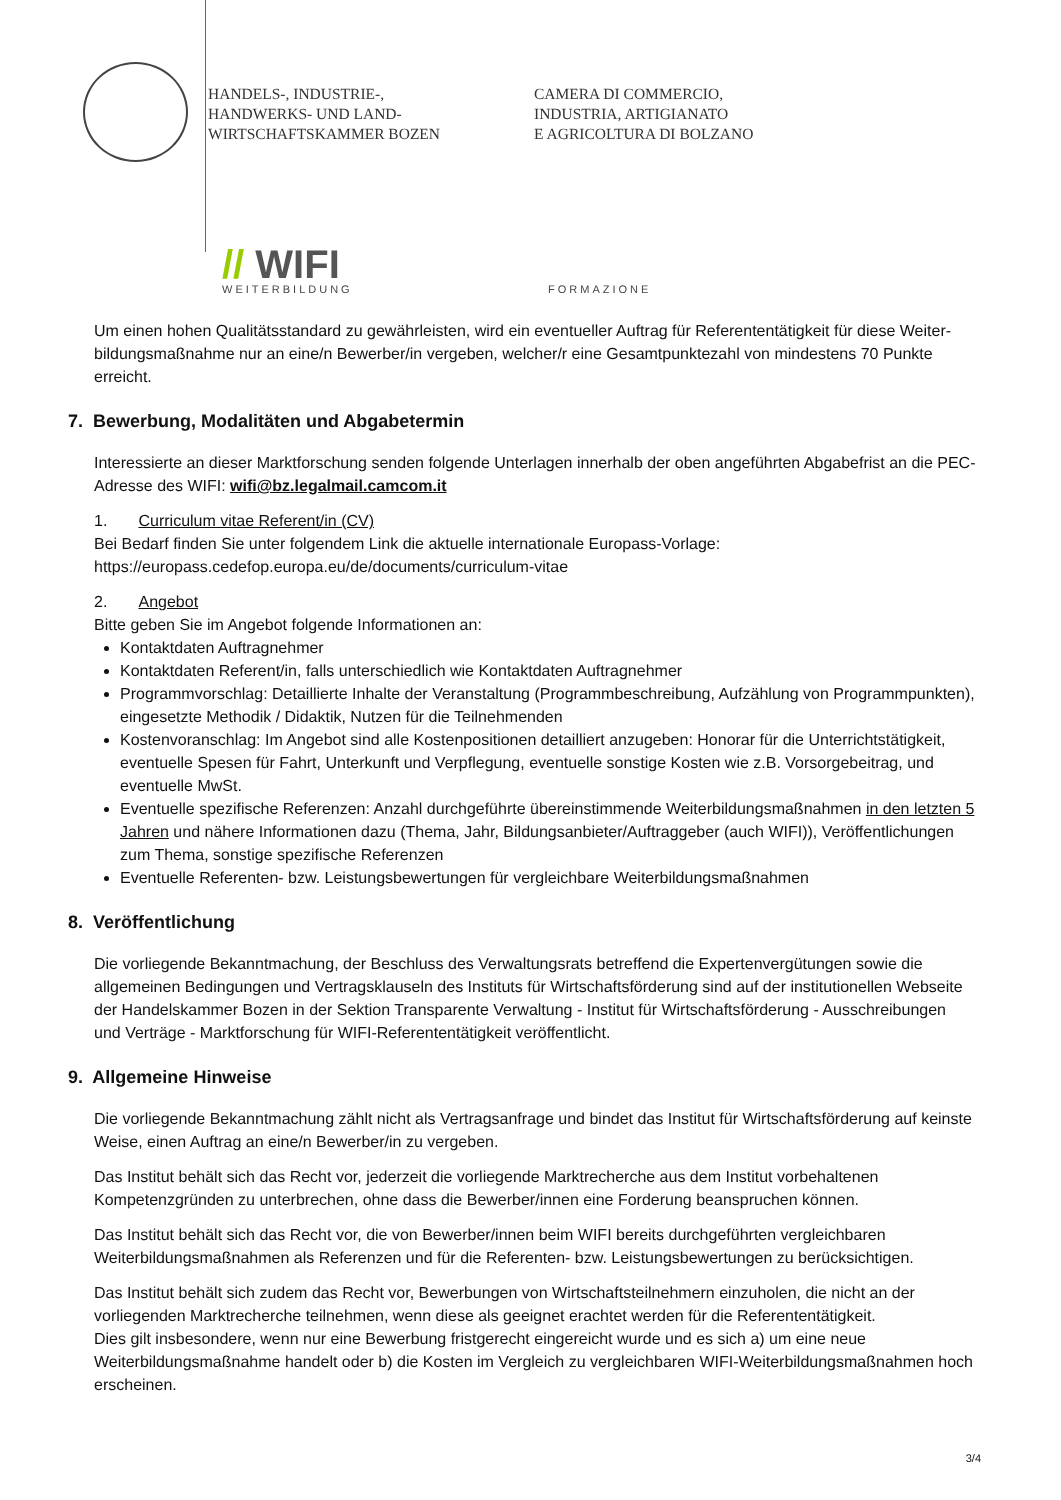HANDELS-, INDUSTRIE-,
HANDWERKS- UND LAND-
WIRTSCHAFTSKAMMER BOZEN
CAMERA DI COMMERCIO,
INDUSTRIA, ARTIGIANATO
E AGRICOLTURA DI BOLZANO
// WIFI
WEITERBILDUNG FORMAZIONE
Um einen hohen Qualitätsstandard zu gewährleisten, wird ein eventueller Auftrag für Referententätigkeit für diese Weiter-bildungsmaßnahme nur an eine/n Bewerber/in vergeben, welcher/r eine Gesamtpunktezahl von mindestens 70 Punkte erreicht.
7. Bewerbung, Modalitäten und Abgabetermin
Interessierte an dieser Marktforschung senden folgende Unterlagen innerhalb der oben angeführten Abgabefrist an die PEC-Adresse des WIFI: wifi@bz.legalmail.camcom.it
1. Curriculum vitae Referent/in (CV)
Bei Bedarf finden Sie unter folgendem Link die aktuelle internationale Europass-Vorlage:
https://europass.cedefop.europa.eu/de/documents/curriculum-vitae
2. Angebot
Bitte geben Sie im Angebot folgende Informationen an:
Kontaktdaten Auftragnehmer
Kontaktdaten Referent/in, falls unterschiedlich wie Kontaktdaten Auftragnehmer
Programmvorschlag: Detaillierte Inhalte der Veranstaltung (Programmbeschreibung, Aufzählung von Programmpunkten), eingesetzte Methodik / Didaktik, Nutzen für die Teilnehmenden
Kostenvoranschlag: Im Angebot sind alle Kostenpositionen detailliert anzugeben: Honorar für die Unterrichtstätigkeit, eventuelle Spesen für Fahrt, Unterkunft und Verpflegung, eventuelle sonstige Kosten wie z.B. Vorsorgebeitrag, und eventuelle MwSt.
Eventuelle spezifische Referenzen: Anzahl durchgeführte übereinstimmende Weiterbildungsmaßnahmen in den letzten 5 Jahren und nähere Informationen dazu (Thema, Jahr, Bildungsanbieter/Auftraggeber (auch WIFI)), Veröffentlichungen zum Thema, sonstige spezifische Referenzen
Eventuelle Referenten- bzw. Leistungsbewertungen für vergleichbare Weiterbildungsmaßnahmen
8. Veröffentlichung
Die vorliegende Bekanntmachung, der Beschluss des Verwaltungsrats betreffend die Expertenvergütungen sowie die allgemeinen Bedingungen und Vertragsklauseln des Instituts für Wirtschaftsförderung sind auf der institutionellen Webseite der Handelskammer Bozen in der Sektion Transparente Verwaltung - Institut für Wirtschaftsförderung - Ausschreibungen und Verträge - Marktforschung für WIFI-Referententätigkeit veröffentlicht.
9. Allgemeine Hinweise
Die vorliegende Bekanntmachung zählt nicht als Vertragsanfrage und bindet das Institut für Wirtschaftsförderung auf keinste Weise, einen Auftrag an eine/n Bewerber/in zu vergeben.
Das Institut behält sich das Recht vor, jederzeit die vorliegende Marktrecherche aus dem Institut vorbehaltenen Kompetenzgründen zu unterbrechen, ohne dass die Bewerber/innen eine Forderung beanspruchen können.
Das Institut behält sich das Recht vor, die von Bewerber/innen beim WIFI bereits durchgeführten vergleichbaren Weiterbildungsmaßnahmen als Referenzen und für die Referenten- bzw. Leistungsbewertungen zu berücksichtigen.
Das Institut behält sich zudem das Recht vor, Bewerbungen von Wirtschaftsteilnehmern einzuholen, die nicht an der vorliegenden Marktrecherche teilnehmen, wenn diese als geeignet erachtet werden für die Referententätigkeit.
Dies gilt insbesondere, wenn nur eine Bewerbung fristgerecht eingereicht wurde und es sich a) um eine neue Weiterbildungsmaßnahme handelt oder b) die Kosten im Vergleich zu vergleichbaren WIFI-Weiterbildungsmaßnahmen hoch erscheinen.
3/4